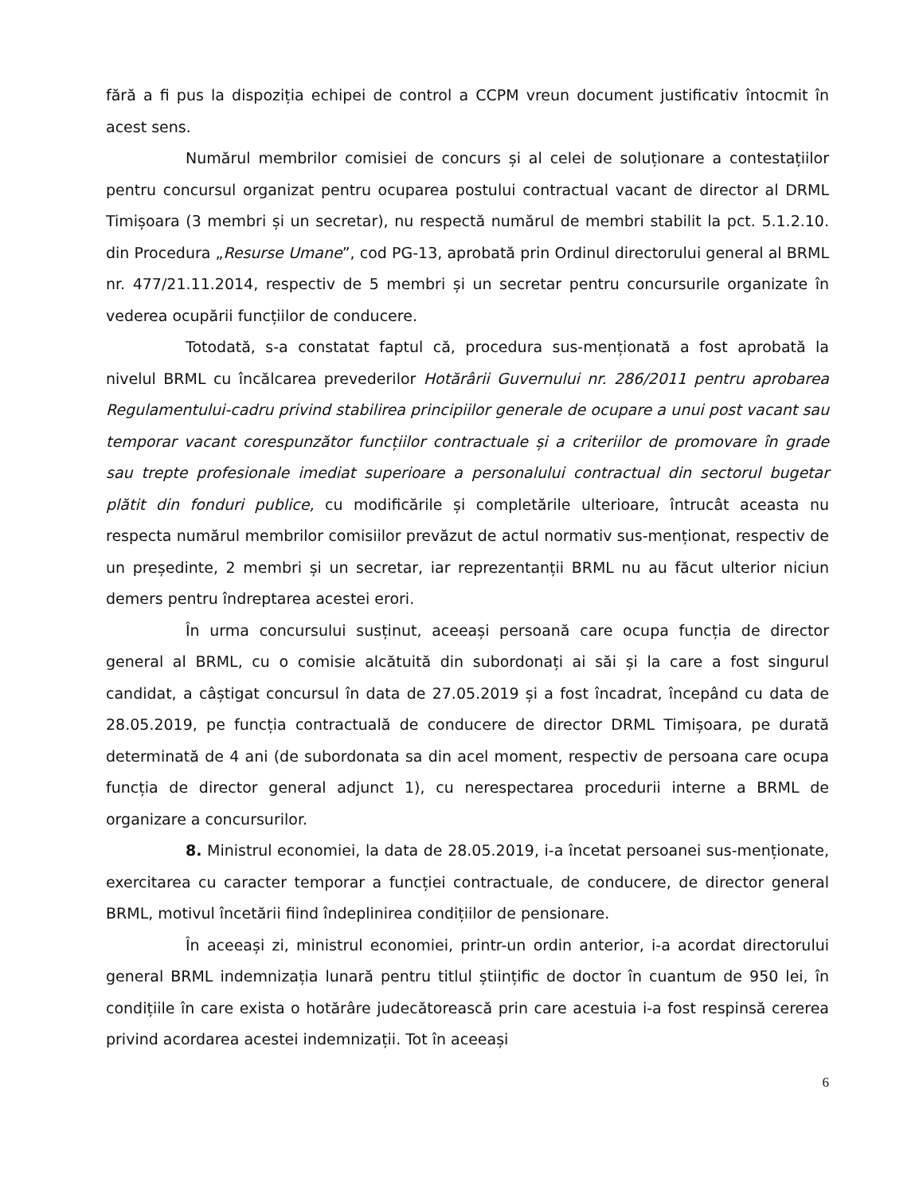fără a fi pus la dispoziția echipei de control a CCPM vreun document justificativ întocmit în acest sens.
Numărul membrilor comisiei de concurs și al celei de soluționare a contestațiilor pentru concursul organizat pentru ocuparea postului contractual vacant de director al DRML Timișoara (3 membri și un secretar), nu respectă numărul de membri stabilit la pct. 5.1.2.10. din Procedura „Resurse Umane”, cod PG-13, aprobată prin Ordinul directorului general al BRML nr. 477/21.11.2014, respectiv de 5 membri și un secretar pentru concursurile organizate în vederea ocupării funcțiilor de conducere.
Totodată, s-a constatat faptul că, procedura sus-menționată a fost aprobată la nivelul BRML cu încălcarea prevederilor Hotărârii Guvernului nr. 286/2011 pentru aprobarea Regulamentului-cadru privind stabilirea principiilor generale de ocupare a unui post vacant sau temporar vacant corespunzător funcțiilor contractuale și a criteriilor de promovare în grade sau trepte profesionale imediat superioare a personalului contractual din sectorul bugetar plătit din fonduri publice, cu modificările și completările ulterioare, întrucât aceasta nu respecta numărul membrilor comisiilor prevăzut de actul normativ sus-menționat, respectiv de un președinte, 2 membri și un secretar, iar reprezentanții BRML nu au făcut ulterior niciun demers pentru îndreptarea acestei erori.
În urma concursului susținut, aceeași persoană care ocupa funcția de director general al BRML, cu o comisie alcătuită din subordonați ai săi și la care a fost singurul candidat, a câștigat concursul în data de 27.05.2019 și a fost încadrat, începând cu data de 28.05.2019, pe funcția contractuală de conducere de director DRML Timișoara, pe durată determinată de 4 ani (de subordonata sa din acel moment, respectiv de persoana care ocupa funcția de director general adjunct 1), cu nerespectarea procedurii interne a BRML de organizare a concursurilor.
8. Ministrul economiei, la data de 28.05.2019, i-a încetat persoanei sus-menționate, exercitarea cu caracter temporar a funcției contractuale, de conducere, de director general BRML, motivul încetării fiind îndeplinirea condițiilor de pensionare.
În aceeași zi, ministrul economiei, printr-un ordin anterior, i-a acordat directorului general BRML indemnizația lunară pentru titlul științific de doctor în cuantum de 950 lei, în condițiile în care exista o hotărâre judecătorească prin care acestuia i-a fost respinsă cererea privind acordarea acestei indemnizații. Tot în aceeași
6